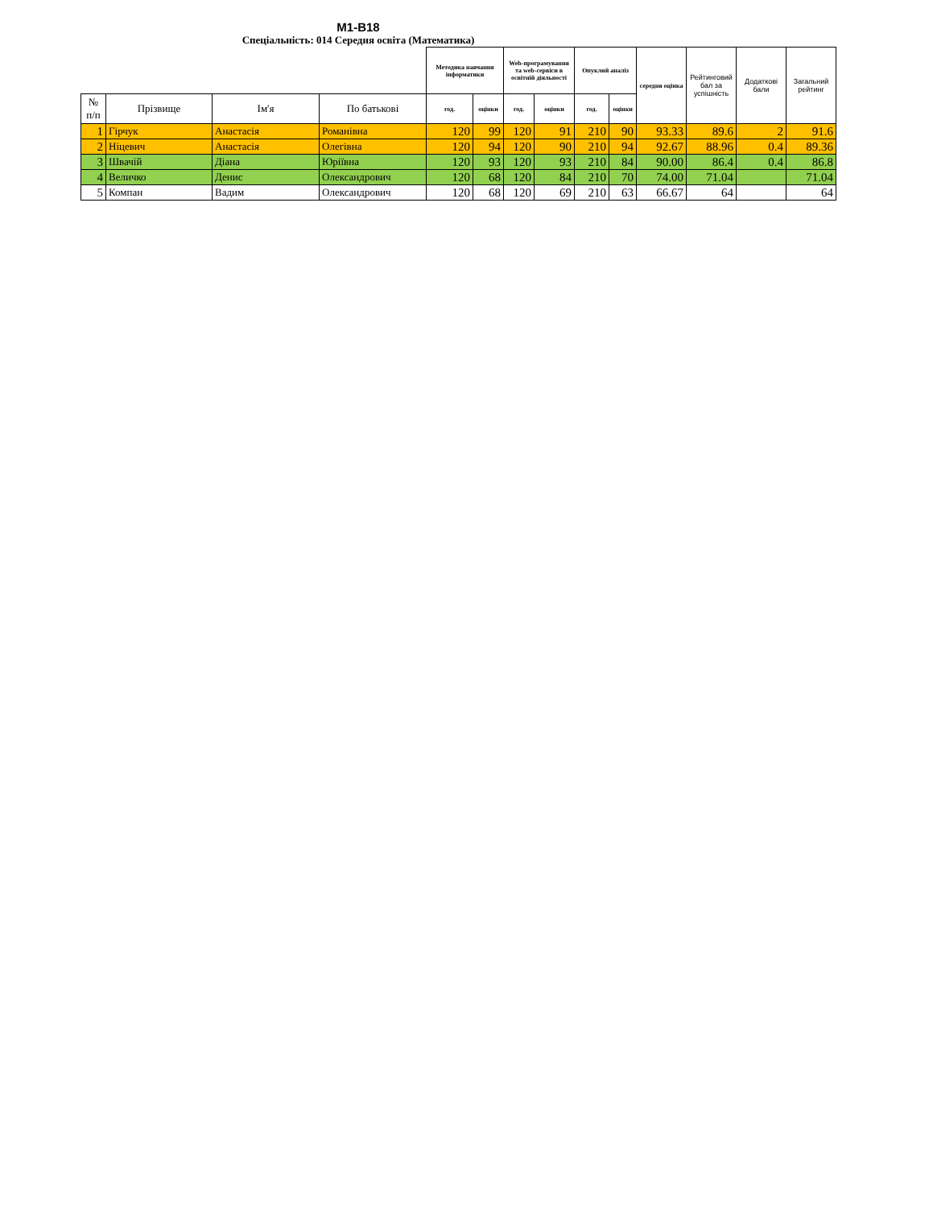М1-В18
Спеціальність: 014 Середня освіта (Математика)
| | | | | Методика навчання інформатики | | Web-програмування та web-сервіси в освітній діяльності | | Опуклий аналіз | | середня оцінка | Рейтинговий бал за успішність | Додаткові бали | Загальний рейтинг |
| --- | --- | --- | --- | --- | --- | --- | --- | --- | --- | --- | --- | --- | --- |
| № п/п | Прізвище | Ім'я | По батькові | год. | оцінки | год. | оцінки | год. | оцінки | | | | |
| 1 | Гірчук | Анастасія | Романівна | 120 | 99 | 120 | 91 | 210 | 90 | 93.33 | 89.6 | 2 | 91.6 |
| 2 | Ніцевич | Анастасія | Олегівна | 120 | 94 | 120 | 90 | 210 | 94 | 92.67 | 88.96 | 0.4 | 89.36 |
| 3 | Швачій | Діана | Юріївна | 120 | 93 | 120 | 93 | 210 | 84 | 90.00 | 86.4 | 0.4 | 86.8 |
| 4 | Величко | Денис | Олександрович | 120 | 68 | 120 | 84 | 210 | 70 | 74.00 | 71.04 | | 71.04 |
| 5 | Компан | Вадим | Олександрович | 120 | 68 | 120 | 69 | 210 | 63 | 66.67 | 64 | | 64 |